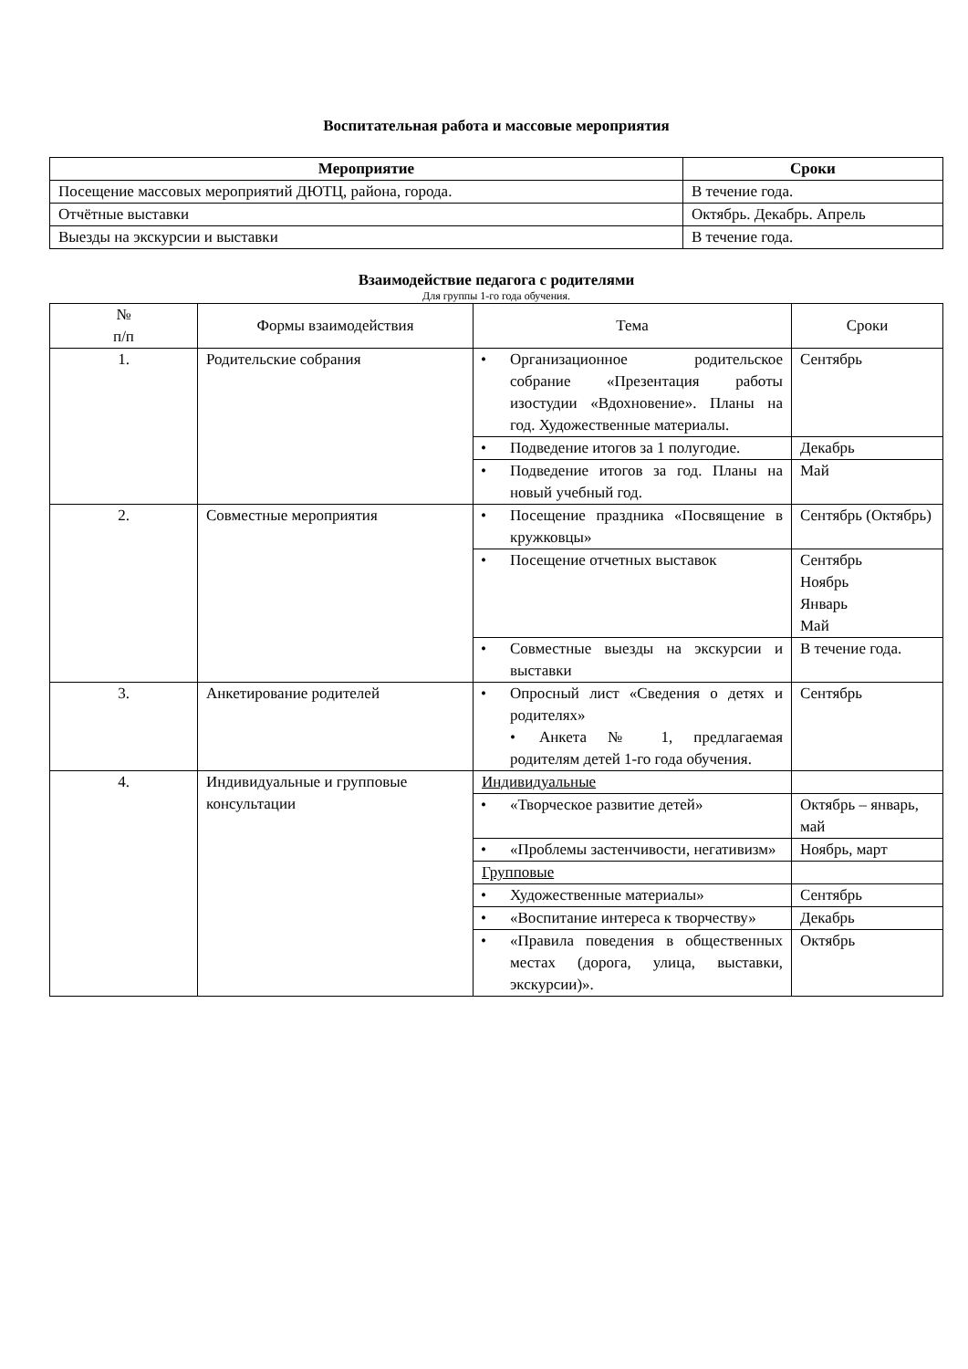Воспитательная работа и массовые мероприятия
| Мероприятие | Сроки |
| --- | --- |
| Посещение массовых мероприятий ДЮТЦ, района, города. | В течение года. |
| Отчётные выставки | Октябрь. Декабрь. Апрель |
| Выезды на экскурсии и выставки | В течение года. |
Взаимодействие педагога с родителями
Для группы 1-го года обучения.
| № п/п | Формы взаимодействия | Тема | Сроки |
| --- | --- | --- | --- |
| 1. | Родительские собрания | • Организационное родительское собрание «Презентация работы изостудии «Вдохновение». Планы на год. Художественные материалы. | Сентябрь |
| | | • Подведение итогов за 1 полугодие. | Декабрь |
| | | • Подведение итогов за год. Планы на новый учебный год. | Май |
| 2. | Совместные мероприятия | • Посещение праздника «Посвящение в кружковцы» | Сентябрь (Октябрь) |
| | | • Посещение отчетных выставок | Сентябрь Ноябрь Январь Май |
| | | • Совместные выезды на экскурсии и выставки | В течение года. |
| 3. | Анкетирование родителей | • Опросный лист «Сведения о детях и родителях» • Анкета № 1, предлагаемая родителям детей 1-го года обучения. | Сентябрь |
| 4. | Индивидуальные и групповые консультации | Индивидуальные | |
| | | • «Творческое развитие детей» | Октябрь – январь, май |
| | | • «Проблемы застенчивости, негативизм» | Ноябрь, март |
| | | Групповые | |
| | | • Художественные материалы» | Сентябрь |
| | | • «Воспитание интереса к творчеству» | Декабрь |
| | | • «Правила поведения в общественных местах (дорога, улица, выставки, экскурсии)». | Октябрь |